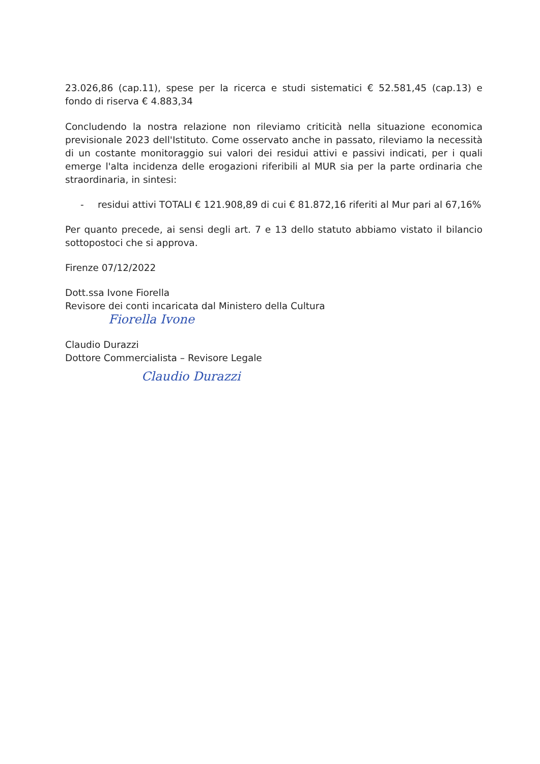23.026,86 (cap.11), spese per la ricerca e studi sistematici € 52.581,45 (cap.13) e fondo di riserva € 4.883,34
Concludendo la nostra relazione non rileviamo criticità nella situazione economica previsionale 2023 dell'Istituto. Come osservato anche in passato, rileviamo la necessità di un costante monitoraggio sui valori dei residui attivi e passivi indicati, per i quali emerge l'alta incidenza delle erogazioni riferibili al MUR sia per la parte ordinaria che straordinaria, in sintesi:
- residui attivi TOTALI € 121.908,89 di cui € 81.872,16 riferiti al Mur pari al 67,16%
Per quanto precede, ai sensi degli art. 7 e 13 dello statuto abbiamo vistato il bilancio sottopostoci che si approva.
Firenze 07/12/2022
Dott.ssa Ivone Fiorella
Revisore dei conti incaricata dal Ministero della Cultura
Fiorella Ivone
Claudio Durazzi
Dottore Commercialista – Revisore Legale
Claudio Durazzi